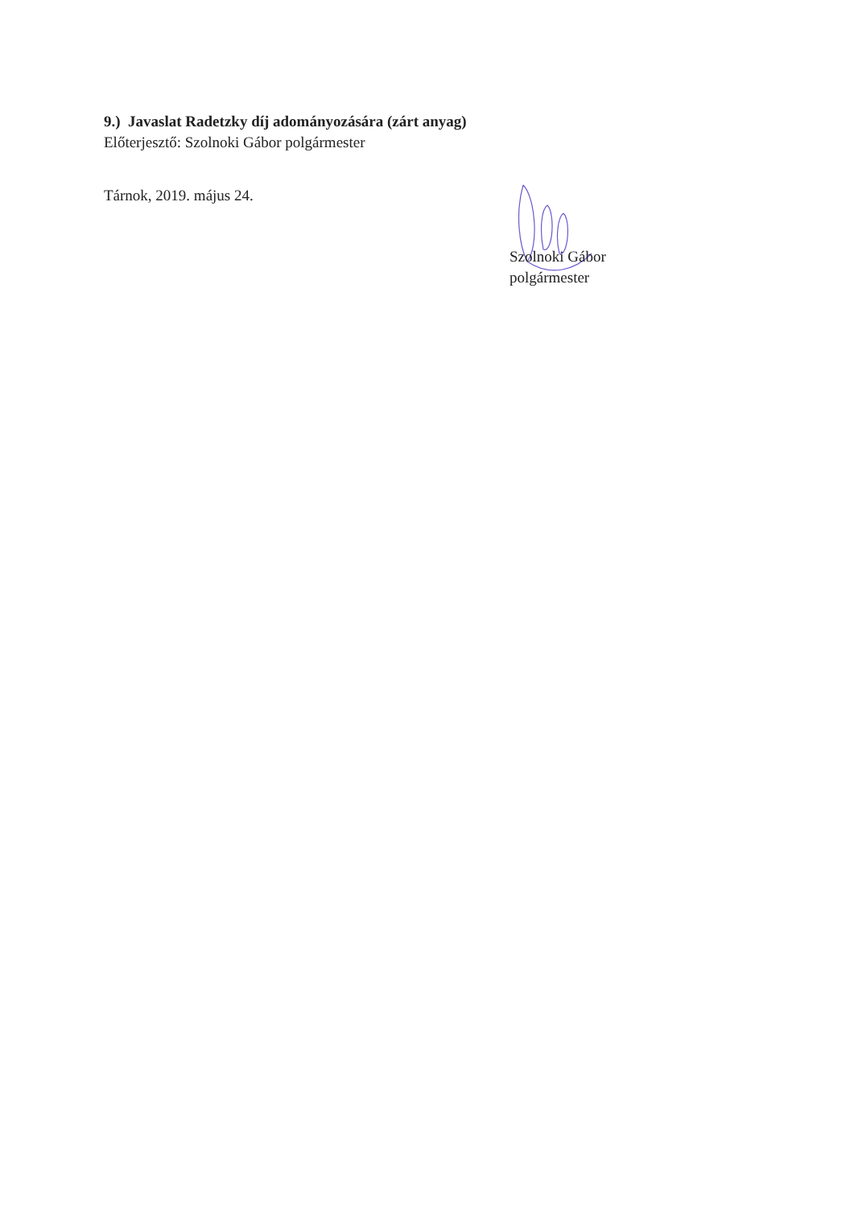9.) Javaslat Radetzky díj adományozására (zárt anyag)
Előterjesztő: Szolnoki Gábor polgármester
Tárnok, 2019. május 24.
Szolnoki Gábor
polgármester